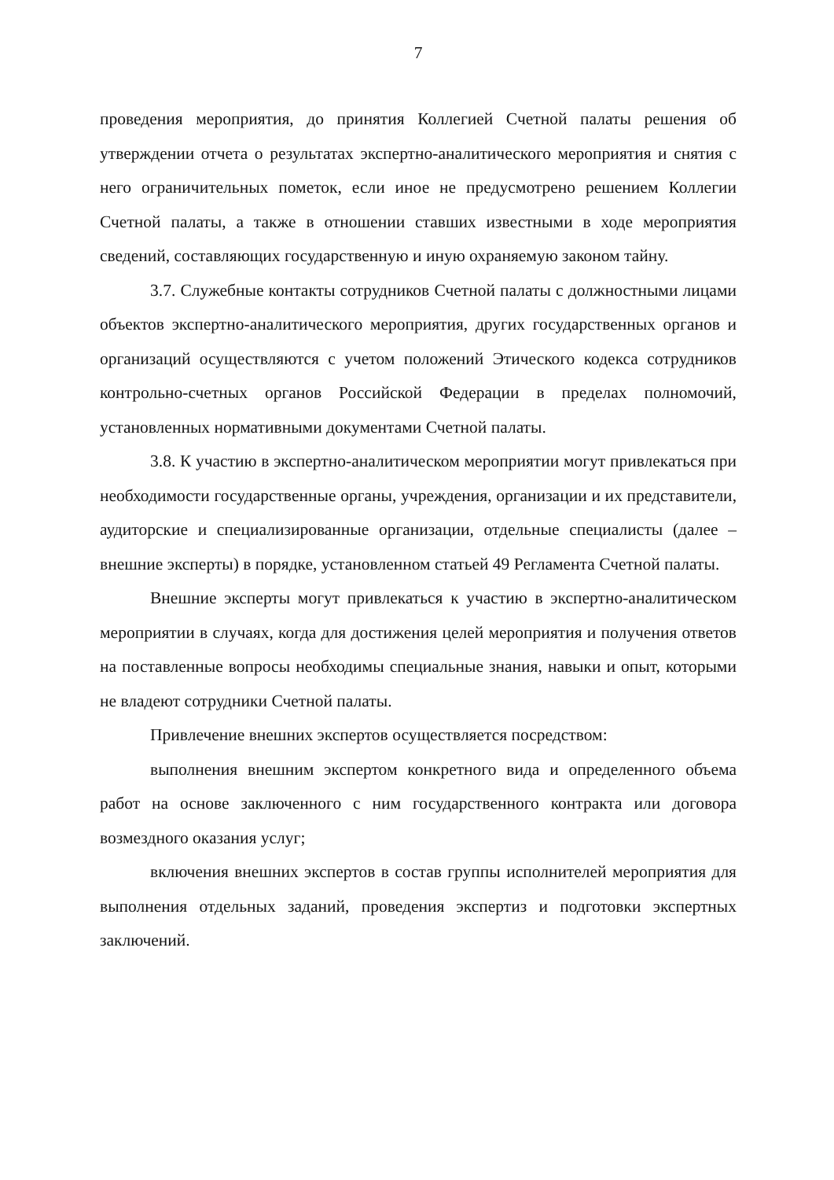7
проведения мероприятия, до принятия Коллегией Счетной палаты решения об утверждении отчета о результатах экспертно-аналитического мероприятия и снятия с него ограничительных пометок, если иное не предусмотрено решением Коллегии Счетной палаты, а также в отношении ставших известными в ходе мероприятия сведений, составляющих государственную и иную охраняемую законом тайну.
3.7. Служебные контакты сотрудников Счетной палаты с должностными лицами объектов экспертно-аналитического мероприятия, других государственных органов и организаций осуществляются с учетом положений Этического кодекса сотрудников контрольно-счетных органов Российской Федерации в пределах полномочий, установленных нормативными документами Счетной палаты.
3.8. К участию в экспертно-аналитическом мероприятии могут привлекаться при необходимости государственные органы, учреждения, организации и их представители, аудиторские и специализированные организации, отдельные специалисты (далее – внешние эксперты) в порядке, установленном статьей 49 Регламента Счетной палаты.
Внешние эксперты могут привлекаться к участию в экспертно-аналитическом мероприятии в случаях, когда для достижения целей мероприятия и получения ответов на поставленные вопросы необходимы специальные знания, навыки и опыт, которыми не владеют сотрудники Счетной палаты.
Привлечение внешних экспертов осуществляется посредством:
выполнения внешним экспертом конкретного вида и определенного объема работ на основе заключенного с ним государственного контракта или договора возмездного оказания услуг;
включения внешних экспертов в состав группы исполнителей мероприятия для выполнения отдельных заданий, проведения экспертиз и подготовки экспертных заключений.